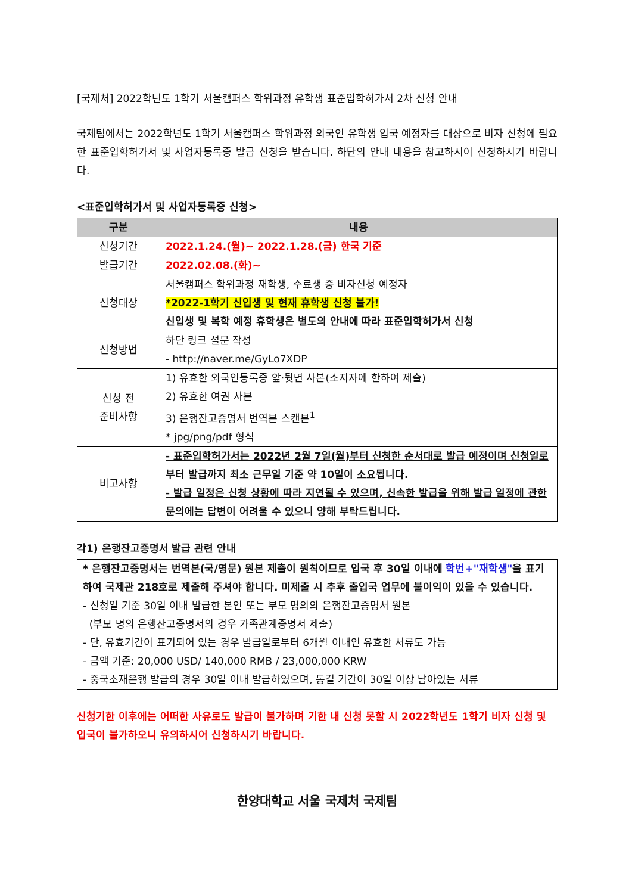[국제처] 2022학년도 1학기 서울캠퍼스 학위과정 유학생 표준입학허가서 2차 신청 안내
국제팀에서는 2022학년도 1학기 서울캠퍼스 학위과정 외국인 유학생 입국 예정자를 대상으로 비자 신청에 필요한 표준입학허가서 및 사업자등록증 발급 신청을 받습니다. 하단의 안내 내용을 참고하시어 신청하시기 바랍니다.
<표준입학허가서 및 사업자등록증 신청>
| 구분 | 내용 |
| --- | --- |
| 신청기간 | 2022.1.24.(월)~ 2022.1.28.(금) 한국 기준 |
| 발급기간 | 2022.02.08.(화)~ |
| 신청대상 | 서울캠퍼스 학위과정 재학생, 수료생 중 비자신청 예정자 *2022-1학기 신입생 및 현재 휴학생 신청 불가! 신입생 및 복학 예정 휴학생은 별도의 안내에 따라 표준입학허가서 신청 |
| 신청방법 | 하단 링크 설문 작성 - http://naver.me/GyLo7XDP |
| 신청 전 준비사항 | 1) 유효한 외국인등록증 앞·뒷면 사본(소지자에 한하여 제출) 2) 유효한 여권 사본 3) 은행잔고증명서 번역본 스캔본<sup>1</sup> * jpg/png/pdf 형식 |
| 비고사항 | - 표준입학허가서는 2022년 2월 7일(월)부터 신청한 순서대로 발급 예정이며 신청일로부터 발급까지 최소 근무일 기준 약 10일이 소요됩니다. - 발급 일정은 신청 상황에 따라 지연될 수 있으며, 신속한 발급을 위해 발급 일정에 관한 문의에는 답변이 어려울 수 있으니 양해 부탁드립니다. |
각1) 은행잔고증명서 발급 관련 안내
* 은행잔고증명서는 번역본(국/영문) 원본 제출이 원칙이므로 입국 후 30일 이내에 학번+"재학생"을 표기하여 국제관 218호로 제출해 주셔야 합니다. 미제출 시 추후 출입국 업무에 불이익이 있을 수 있습니다.
- 신청일 기준 30일 이내 발급한 본인 또는 부모 명의의 은행잔고증명서 원본
(부모 명의 은행잔고증명서의 경우 가족관계증명서 제출)
- 단, 유효기간이 표기되어 있는 경우 발급일로부터 6개월 이내인 유효한 서류도 가능
- 금액 기준: 20,000 USD/ 140,000 RMB / 23,000,000 KRW
- 중국소재은행 발급의 경우 30일 이내 발급하였으며, 동결 기간이 30일 이상 남아있는 서류
신청기한 이후에는 어떠한 사유로도 발급이 불가하며 기한 내 신청 못할 시 2022학년도 1학기 비자 신청 및 입국이 불가하오니 유의하시어 신청하시기 바랍니다.
한양대학교 서울 국제처 국제팀